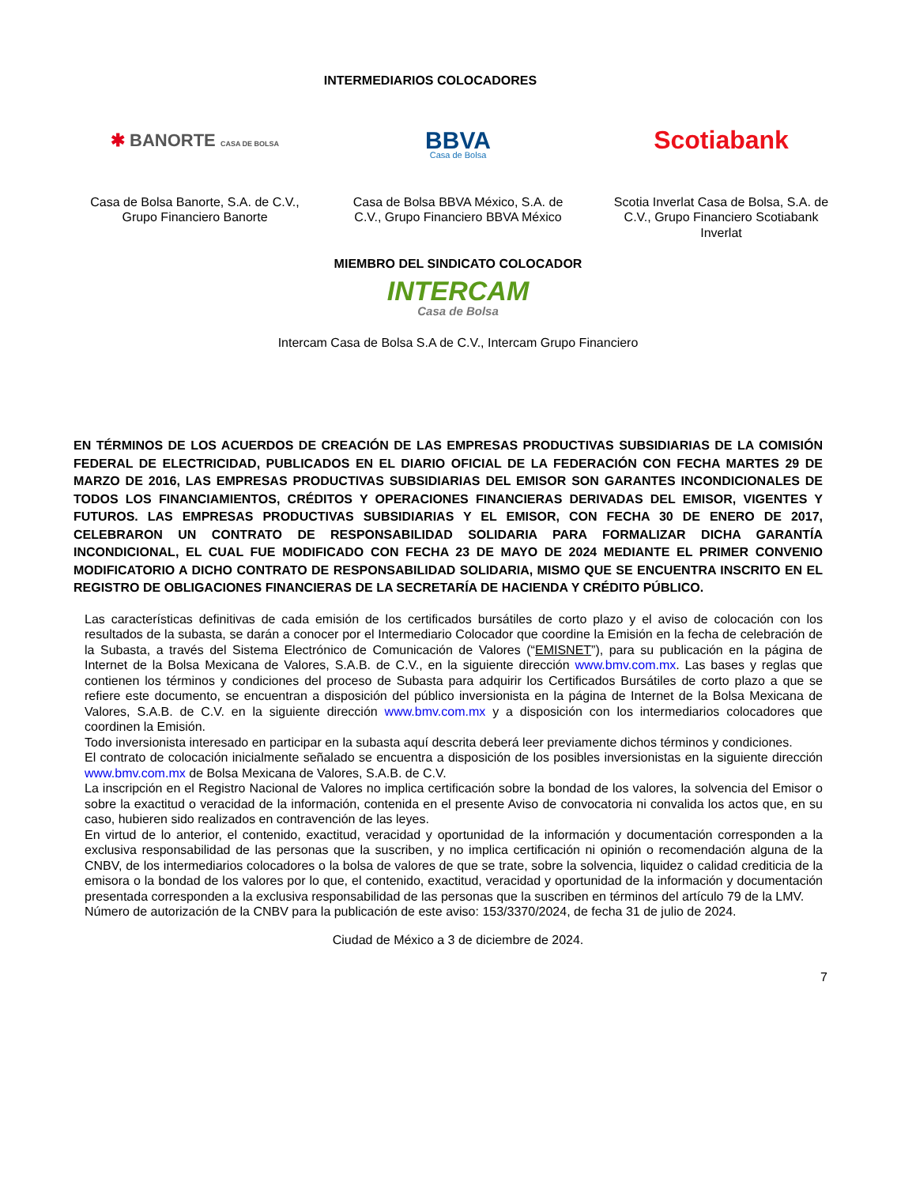INTERMEDIARIOS COLOCADORES
✱ BANORTE CASA DE BOLSA
BBVA
Casa de Bolsa
Scotiabank
Casa de Bolsa Banorte, S.A. de C.V., Grupo Financiero Banorte
Casa de Bolsa BBVA México, S.A. de C.V., Grupo Financiero BBVA México
Scotia Inverlat Casa de Bolsa, S.A. de C.V., Grupo Financiero Scotiabank Inverlat
MIEMBRO DEL SINDICATO COLOCADOR
INTERCAM
Casa de Bolsa
Intercam Casa de Bolsa S.A de C.V., Intercam Grupo Financiero
EN TÉRMINOS DE LOS ACUERDOS DE CREACIÓN DE LAS EMPRESAS PRODUCTIVAS SUBSIDIARIAS DE LA COMISIÓN FEDERAL DE ELECTRICIDAD, PUBLICADOS EN EL DIARIO OFICIAL DE LA FEDERACIÓN CON FECHA MARTES 29 DE MARZO DE 2016, LAS EMPRESAS PRODUCTIVAS SUBSIDIARIAS DEL EMISOR SON GARANTES INCONDICIONALES DE TODOS LOS FINANCIAMIENTOS, CRÉDITOS Y OPERACIONES FINANCIERAS DERIVADAS DEL EMISOR, VIGENTES Y FUTUROS. LAS EMPRESAS PRODUCTIVAS SUBSIDIARIAS Y EL EMISOR, CON FECHA 30 DE ENERO DE 2017, CELEBRARON UN CONTRATO DE RESPONSABILIDAD SOLIDARIA PARA FORMALIZAR DICHA GARANTÍA INCONDICIONAL, EL CUAL FUE MODIFICADO CON FECHA 23 DE MAYO DE 2024 MEDIANTE EL PRIMER CONVENIO MODIFICATORIO A DICHO CONTRATO DE RESPONSABILIDAD SOLIDARIA, MISMO QUE SE ENCUENTRA INSCRITO EN EL REGISTRO DE OBLIGACIONES FINANCIERAS DE LA SECRETARÍA DE HACIENDA Y CRÉDITO PÚBLICO.
Las características definitivas de cada emisión de los certificados bursátiles de corto plazo y el aviso de colocación con los resultados de la subasta, se darán a conocer por el Intermediario Colocador que coordine la Emisión en la fecha de celebración de la Subasta, a través del Sistema Electrónico de Comunicación de Valores (“EMISNET”), para su publicación en la página de Internet de la Bolsa Mexicana de Valores, S.A.B. de C.V., en la siguiente dirección www.bmv.com.mx. Las bases y reglas que contienen los términos y condiciones del proceso de Subasta para adquirir los Certificados Bursátiles de corto plazo a que se refiere este documento, se encuentran a disposición del público inversionista en la página de Internet de la Bolsa Mexicana de Valores, S.A.B. de C.V. en la siguiente dirección www.bmv.com.mx y a disposición con los intermediarios colocadores que coordinen la Emisión.
Todo inversionista interesado en participar en la subasta aquí descrita deberá leer previamente dichos términos y condiciones.
El contrato de colocación inicialmente señalado se encuentra a disposición de los posibles inversionistas en la siguiente dirección www.bmv.com.mx de Bolsa Mexicana de Valores, S.A.B. de C.V.
La inscripción en el Registro Nacional de Valores no implica certificación sobre la bondad de los valores, la solvencia del Emisor o sobre la exactitud o veracidad de la información, contenida en el presente Aviso de convocatoria ni convalida los actos que, en su caso, hubieren sido realizados en contravención de las leyes.
En virtud de lo anterior, el contenido, exactitud, veracidad y oportunidad de la información y documentación corresponden a la exclusiva responsabilidad de las personas que la suscriben, y no implica certificación ni opinión o recomendación alguna de la CNBV, de los intermediarios colocadores o la bolsa de valores de que se trate, sobre la solvencia, liquidez o calidad crediticia de la emisora o la bondad de los valores por lo que, el contenido, exactitud, veracidad y oportunidad de la información y documentación presentada corresponden a la exclusiva responsabilidad de las personas que la suscriben en términos del artículo 79 de la LMV.
Número de autorización de la CNBV para la publicación de este aviso: 153/3370/2024, de fecha 31 de julio de 2024.
Ciudad de México a 3 de diciembre de 2024.
7